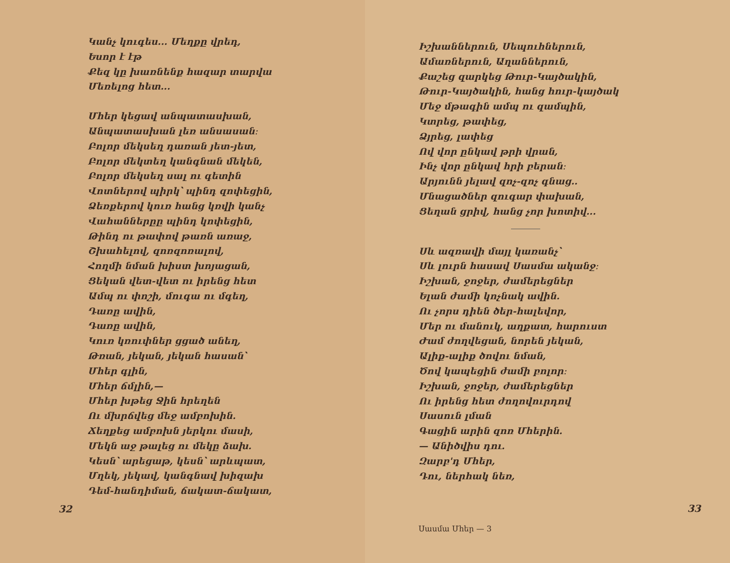Կանչ կուգես... Մեղքը վրեդ,
Եսոր է էթ
Քեզ կը խառնենք հազար տարվա
Մեռելոց հետ...
Մհեր կեցավ անպատասխան,
Անպատասխան լեռ անսասան։
Բոլոր մեկսեղ դառան յետ-յետ,
Բոլոր մեկտեղ կանգնան մեկեն,
Բոլոր մեկսեղ սալ ու գետին
Վոտներով պիրկ՝ պինդ զոփեցին,
Ձեռքերով կուռ հանց կռվի կանչ
Վահաններըը պինդ կոփեցին,
Թինդ ու թափով թառն առաջ,
Շխահելով, զոռզոռալով,
Հողմի նման խիստ խոյացան,
Ցեկան վետ-վետ ու իրենց հետ
Ամպ ու փոշի, մուգա ու մգեղ,
Դառը ավին,
Դառը ավին,
Կուռ կռուփներ ցցած անեղ,
Թռան, յեկան, յեկան հասան՝
Մհեր գլին,
Մհեր ճմլին,—
Մհեր խթեց Ջին հրեղեն
Ու մխրճվեց մեջ ամբոխին.
Ճեղքեց ամբոխն յերկու մասի,
Մեկն աջ թալեց ու մեկը ձախ.
Կեսն՝ արեցաթ, կեսն՝ արևպատ,
Մղեկ, յեկավ, կանգնավ խիզախ
Դեմ-հանդիման, ճակատ-ճակատ,
32
Իշխաններուն, Սեպուհներուն,
Ամառներուն, Աղաններուն,
Քաշեց զարկեց Թուր-Կայծակին,
Թուր-Կայծակին, հանց հուր-կայծակ
Մեջ մթագին ամպ ու զամպին,
Կտրեց, թափեց,
Ձյրեց, լափեց
Ով վոր ընկավ թրի վրան,
Ինչ վոր ընկավ հրի բերան։
Արյունն յելավ զոչ-զոչ գնաց..
Մնացածներ զուգար փախան,
Ցեղան ցրիվ, հանց չոր խոտիվ...
Սև ազռավի մայլ կառանչ՝
Սև լուրն հասավ Սասմա ականջ։
Իշխան, ջոջեր, ժամերեցներ
Ելան ժամի կոչնակ ավին.
Ու չորս դիեն ծեր-հալեվոր,
Մեր ու մանուկ, աղքատ, հարուստ
Ժամ ժողվեցան, նորեն յեկան,
Ալիք-ալիք ծովու նման,
Ծով կապեցին ժամի բոլոր։
Իշխան, ջոջեր, ժամերեցներ
Ու իրենց հետ ժողովուրդով
Սասուն լման
Գացին արին զոռ Մհերին.
— Անիծվիս դու.
Զարբ'դ Մհեր,
Դու, ներհակ նեռ,
33
Սասմա Մհեր — 3